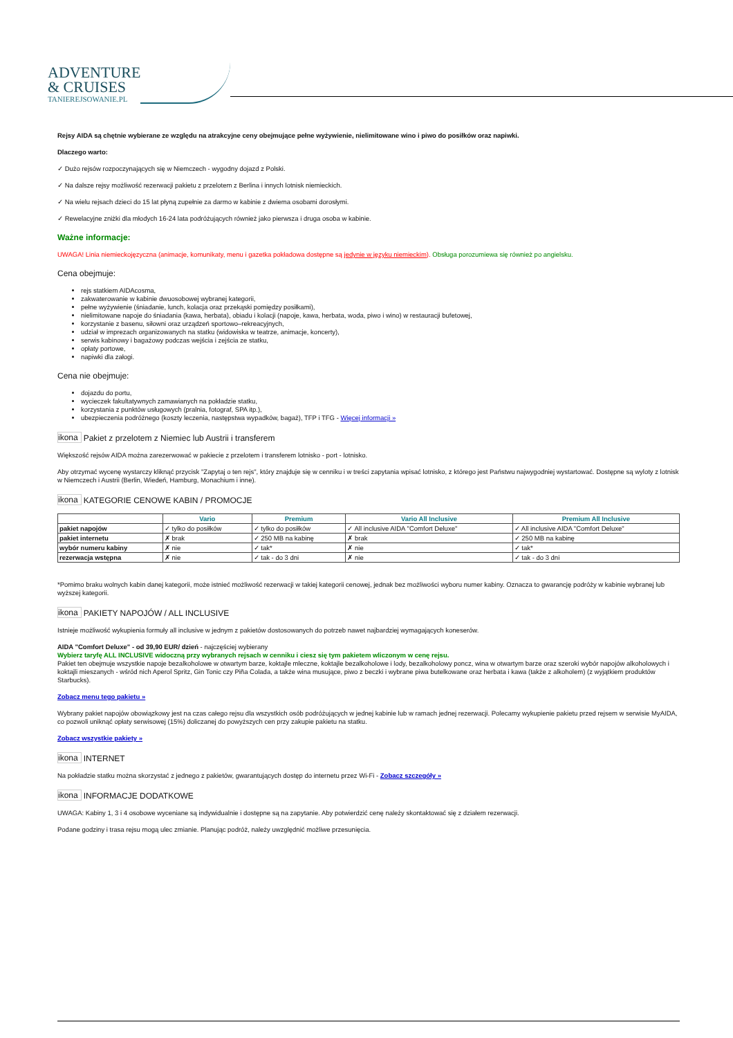ADVENTURE
& CRUISES
TANIEREJSOWANIE.PL
Rejsy AIDA są chętnie wybierane ze względu na atrakcyjne ceny obejmujące pełne wyżywienie, nielimitowane wino i piwo do posiłków oraz napiwki.
Dlaczego warto:
✓ Dużo rejsów rozpoczynających się w Niemczech - wygodny dojazd z Polski.
✓ Na dalsze rejsy możliwość rezerwacji pakietu z przelotem z Berlina i innych lotnisk niemieckich.
✓ Na wielu rejsach dzieci do 15 lat płyną zupełnie za darmo w kabinie z dwiema osobami dorosłymi.
✓ Rewelacyjne zniżki dla młodych 16-24 lata podróżujących również jako pierwsza i druga osoba w kabinie.
Ważne informacje:
UWAGA! Linia niemieckojęzyczna (animacje, komunikaty, menu i gazetka pokładowa dostępne są jedynie w języku niemieckim). Obsługa porozumiewa się również po angielsku.
Cena obejmuje:
rejs statkiem AIDAcosma,
zakwaterowanie w kabinie dwuosobowej wybranej kategorii,
pełne wyżywienie (śniadanie, lunch, kolacja oraz przekąski pomiędzy posiłkami),
nielimitowane napoje do śniadania (kawa, herbata), obiadu i kolacji (napoje, kawa, herbata, woda, piwo i wino) w restauracji bufetowej,
korzystanie z basenu, siłowni oraz urządzeń sportowo–rekreacyjnych,
udział w imprezach organizowanych na statku (widowiska w teatrze, animacje, koncerty),
serwis kabinowy i bagażowy podczas wejścia i zejścia ze statku,
opłaty portowe,
napiwki dla załogi.
Cena nie obejmuje:
dojazdu do portu,
wycieczek fakultatywnych zamawianych na pokładzie statku,
korzystania z punktów usługowych (pralnia, fotograf, SPA itp.),
ubezpieczenia podróżnego (koszty leczenia, następstwa wypadków, bagaż), TFP i TFG - Więcej informacji »
ikona Pakiet z przelotem z Niemiec lub Austrii i transferem
Większość rejsów AIDA można zarezerwować w pakiecie z przelotem i transferem lotnisko - port - lotnisko.
Aby otrzymać wycenę wystarczy kliknąć przycisk "Zapytaj o ten rejs", który znajduje się w cenniku i w treści zapytania wpisać lotnisko, z którego jest Państwu najwygodniej wystartować. Dostępne są wyloty z lotnisk w Niemczech i Austrii (Berlin, Wiedeń, Hamburg, Monachium i inne).
ikona KATEGORIE CENOWE KABIN / PROMOCJE
| | Vario | Premium | Vario All Inclusive | Premium All Inclusive |
| --- | --- | --- | --- | --- |
| pakiet napojów | ✓ tylko do posiłków | ✓ tylko do posiłków | ✓ All inclusive AIDA "Comfort Deluxe" | ✓ All inclusive AIDA "Comfort Deluxe" |
| pakiet internetu | ✗ brak | ✓ 250 MB na kabinę | ✗ brak | ✓ 250 MB na kabinę |
| wybór numeru kabiny | ✗ nie | ✓ tak* | ✗ nie | ✓ tak* |
| rezerwacja wstępna | ✗ nie | ✓ tak - do 3 dni | ✗ nie | ✓ tak - do 3 dni |
*Pomimo braku wolnych kabin danej kategorii, może istnieć możliwość rezerwacji w takiej kategorii cenowej, jednak bez możliwości wyboru numer kabiny. Oznacza to gwarancję podróży w kabinie wybranej lub wyższej kategorii.
ikona PAKIETY NAPOJÓW / ALL INCLUSIVE
Istnieje możliwość wykupienia formuły all inclusive w jednym z pakietów dostosowanych do potrzeb nawet najbardziej wymagających koneserów.
AIDA "Comfort Deluxe" - od 39,90 EUR/ dzień - najczęściej wybierany
Wybierz taryfę ALL INCLUSIVE widoczną przy wybranych rejsach w cenniku i ciesz się tym pakietem wliczonym w cenę rejsu.
Pakiet ten obejmuje wszystkie napoje bezalkoholowe w otwartym barze, koktajle mleczne, koktajle bezalkoholowe i lody, bezalkoholowy poncz, wina w otwartym barze oraz szeroki wybór napojów alkoholowych i koktajli mieszanych - wśród nich Aperol Spritz, Gin Tonic czy Piña Colada, a także wina musujące, piwo z beczki i wybrane piwa butelkowane oraz herbata i kawa (także z alkoholem) (z wyjątkiem produktów Starbucks).
Zobacz menu tego pakietu »
Wybrany pakiet napojów obowiązkowy jest na czas całego rejsu dla wszystkich osób podróżujących w jednej kabinie lub w ramach jednej rezerwacji. Polecamy wykupienie pakietu przed rejsem w serwisie MyAIDA, co pozwoli uniknąć opłaty serwisowej (15%) doliczanej do powyższych cen przy zakupie pakietu na statku.
Zobacz wszystkie pakiety »
ikona INTERNET
Na pokładzie statku można skorzystać z jednego z pakietów, gwarantujących dostęp do internetu przez Wi-Fi - Zobacz szczegóły »
ikona INFORMACJE DODATKOWE
UWAGA: Kabiny 1, 3 i 4 osobowe wyceniane są indywidualnie i dostępne są na zapytanie. Aby potwierdzić cenę należy skontaktować się z działem rezerwacji.
Podane godziny i trasa rejsu mogą ulec zmianie. Planując podróż, należy uwzględnić możliwe przesunięcia.